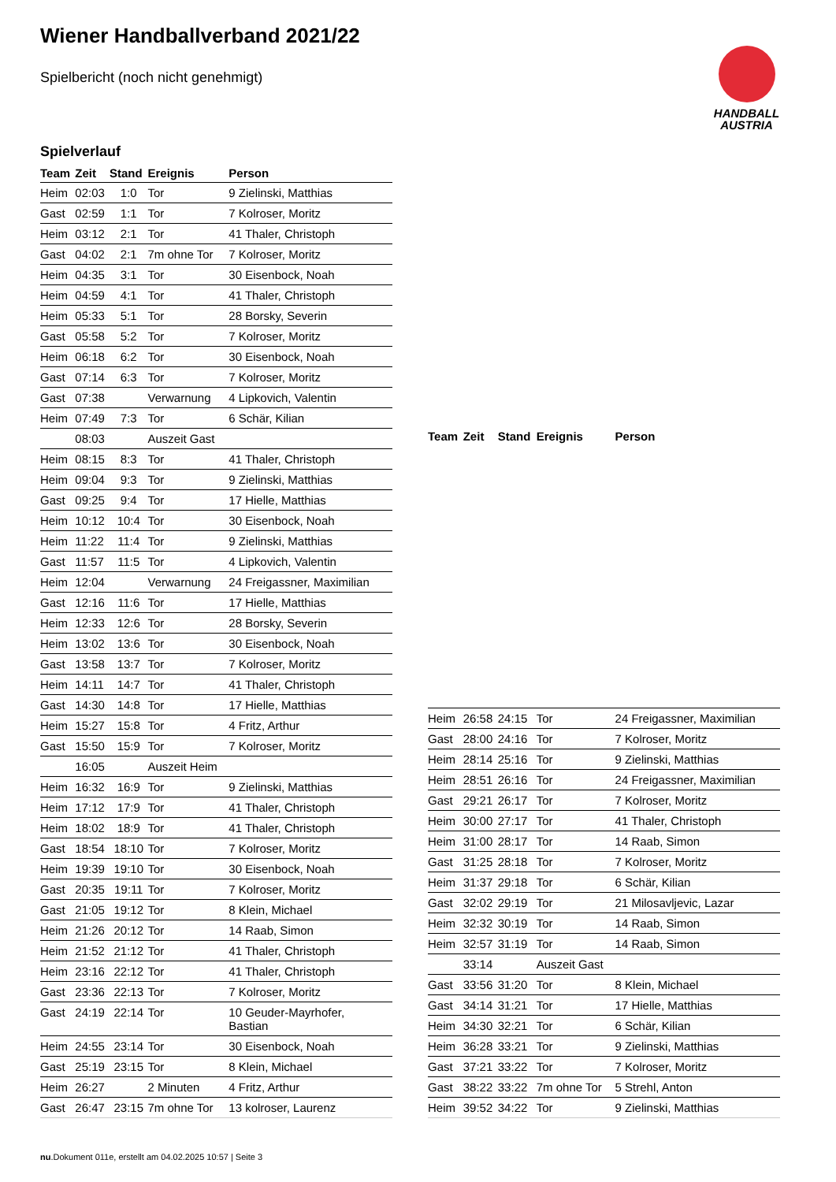Wiener Handballverband 2021/22
Spielbericht (noch nicht genehmigt)
HANDBALL
AUSTRIA
Spielverlauf
| Team | Zeit | Stand | Ereignis | Person |
| --- | --- | --- | --- | --- |
| Heim | 02:03 | 1:0 | Tor | 9 Zielinski, Matthias |
| Gast | 02:59 | 1:1 | Tor | 7 Kolroser, Moritz |
| Heim | 03:12 | 2:1 | Tor | 41 Thaler, Christoph |
| Gast | 04:02 | 2:1 | 7m ohne Tor | 7 Kolroser, Moritz |
| Heim | 04:35 | 3:1 | Tor | 30 Eisenbock, Noah |
| Heim | 04:59 | 4:1 | Tor | 41 Thaler, Christoph |
| Heim | 05:33 | 5:1 | Tor | 28 Borsky, Severin |
| Gast | 05:58 | 5:2 | Tor | 7 Kolroser, Moritz |
| Heim | 06:18 | 6:2 | Tor | 30 Eisenbock, Noah |
| Gast | 07:14 | 6:3 | Tor | 7 Kolroser, Moritz |
| Gast | 07:38 | | Verwarnung | 4 Lipkovich, Valentin |
| Heim | 07:49 | 7:3 | Tor | 6 Schär, Kilian |
| | 08:03 | | Auszeit Gast | |
| Heim | 08:15 | 8:3 | Tor | 41 Thaler, Christoph |
| Heim | 09:04 | 9:3 | Tor | 9 Zielinski, Matthias |
| Gast | 09:25 | 9:4 | Tor | 17 Hielle, Matthias |
| Heim | 10:12 | 10:4 | Tor | 30 Eisenbock, Noah |
| Heim | 11:22 | 11:4 | Tor | 9 Zielinski, Matthias |
| Gast | 11:57 | 11:5 | Tor | 4 Lipkovich, Valentin |
| Heim | 12:04 | | Verwarnung | 24 Freigassner, Maximilian |
| Gast | 12:16 | 11:6 | Tor | 17 Hielle, Matthias |
| Heim | 12:33 | 12:6 | Tor | 28 Borsky, Severin |
| Heim | 13:02 | 13:6 | Tor | 30 Eisenbock, Noah |
| Gast | 13:58 | 13:7 | Tor | 7 Kolroser, Moritz |
| Heim | 14:11 | 14:7 | Tor | 41 Thaler, Christoph |
| Gast | 14:30 | 14:8 | Tor | 17 Hielle, Matthias |
| Heim | 15:27 | 15:8 | Tor | 4 Fritz, Arthur |
| Gast | 15:50 | 15:9 | Tor | 7 Kolroser, Moritz |
| | 16:05 | | Auszeit Heim | |
| Heim | 16:32 | 16:9 | Tor | 9 Zielinski, Matthias |
| Heim | 17:12 | 17:9 | Tor | 41 Thaler, Christoph |
| Heim | 18:02 | 18:9 | Tor | 41 Thaler, Christoph |
| Gast | 18:54 | 18:10 | Tor | 7 Kolroser, Moritz |
| Heim | 19:39 | 19:10 | Tor | 30 Eisenbock, Noah |
| Gast | 20:35 | 19:11 | Tor | 7 Kolroser, Moritz |
| Gast | 21:05 | 19:12 | Tor | 8 Klein, Michael |
| Heim | 21:26 | 20:12 | Tor | 14 Raab, Simon |
| Heim | 21:52 | 21:12 | Tor | 41 Thaler, Christoph |
| Heim | 23:16 | 22:12 | Tor | 41 Thaler, Christoph |
| Gast | 23:36 | 22:13 | Tor | 7 Kolroser, Moritz |
| Gast | 24:19 | 22:14 | Tor | 10 Geuder-Mayrhofer, Bastian |
| Heim | 24:55 | 23:14 | Tor | 30 Eisenbock, Noah |
| Gast | 25:19 | 23:15 | Tor | 8 Klein, Michael |
| Heim | 26:27 | | 2 Minuten | 4 Fritz, Arthur |
| Gast | 26:47 | 23:15 | 7m ohne Tor | 13 kolroser, Laurenz |
| Team | Zeit | Stand | Ereignis | Person |
| --- | --- | --- | --- | --- |
| Heim | 26:58 | 24:15 | Tor | 24 Freigassner, Maximilian |
| Gast | 28:00 | 24:16 | Tor | 7 Kolroser, Moritz |
| Heim | 28:14 | 25:16 | Tor | 9 Zielinski, Matthias |
| Heim | 28:51 | 26:16 | Tor | 24 Freigassner, Maximilian |
| Gast | 29:21 | 26:17 | Tor | 7 Kolroser, Moritz |
| Heim | 30:00 | 27:17 | Tor | 41 Thaler, Christoph |
| Heim | 31:00 | 28:17 | Tor | 14 Raab, Simon |
| Gast | 31:25 | 28:18 | Tor | 7 Kolroser, Moritz |
| Heim | 31:37 | 29:18 | Tor | 6 Schär, Kilian |
| Gast | 32:02 | 29:19 | Tor | 21 Milosavljevic, Lazar |
| Heim | 32:32 | 30:19 | Tor | 14 Raab, Simon |
| Heim | 32:57 | 31:19 | Tor | 14 Raab, Simon |
| | 33:14 | | Auszeit Gast | |
| Gast | 33:56 | 31:20 | Tor | 8 Klein, Michael |
| Gast | 34:14 | 31:21 | Tor | 17 Hielle, Matthias |
| Heim | 34:30 | 32:21 | Tor | 6 Schär, Kilian |
| Heim | 36:28 | 33:21 | Tor | 9 Zielinski, Matthias |
| Gast | 37:21 | 33:22 | Tor | 7 Kolroser, Moritz |
| Gast | 38:22 | 33:22 | 7m ohne Tor | 5 Strehl, Anton |
| Heim | 39:52 | 34:22 | Tor | 9 Zielinski, Matthias |
nu.Dokument 011e, erstellt am 04.02.2025 10:57 | Seite 3